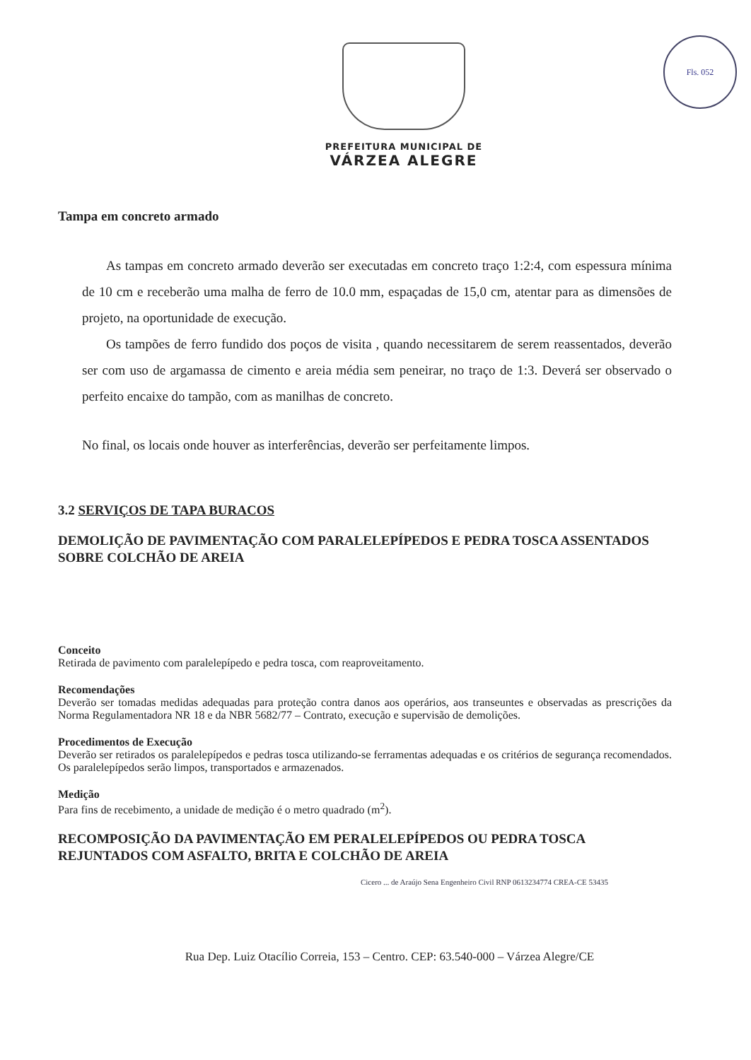Fls. 052
PREFEITURA MUNICIPAL DE
VÁRZEA ALEGRE
Tampa em concreto armado
As tampas em concreto armado deverão ser executadas em concreto traço 1:2:4, com espessura mínima de 10 cm e receberão uma malha de ferro de 10.0 mm, espaçadas de 15,0 cm, atentar para as dimensões de projeto, na oportunidade de execução.
Os tampões de ferro fundido dos poços de visita , quando necessitarem de serem reassentados, deverão ser com uso de argamassa de cimento e areia média sem peneirar, no traço de 1:3. Deverá ser observado o perfeito encaixe do tampão, com as manilhas de concreto.
No final, os locais onde houver as interferências, deverão ser perfeitamente limpos.
3.2 SERVIÇOS DE TAPA BURACOS
DEMOLIÇÃO DE PAVIMENTAÇÃO COM PARALELEPÍPEDOS E PEDRA TOSCA ASSENTADOS SOBRE COLCHÃO DE AREIA
Conceito
Retirada de pavimento com paralelepípedo e pedra tosca, com reaproveitamento.
Recomendações
Deverão ser tomadas medidas adequadas para proteção contra danos aos operários, aos transeuntes e observadas as prescrições da Norma Regulamentadora NR 18 e da NBR 5682/77 – Contrato, execução e supervisão de demolições.
Procedimentos de Execução
Deverão ser retirados os paralelepípedos e pedras tosca utilizando-se ferramentas adequadas e os critérios de segurança recomendados. Os paralelepípedos serão limpos, transportados e armazenados.
Medição
Para fins de recebimento, a unidade de medição é o metro quadrado (m<sup>2</sup>).
RECOMPOSIÇÃO DA PAVIMENTAÇÃO EM PERALELEPÍPEDOS OU PEDRA TOSCA REJUNTADOS COM ASFALTO, BRITA E COLCHÃO DE AREIA
Cicero ... de Araújo Sena Engenheiro Civil RNP 0613234774 CREA-CE 53435
Rua Dep. Luiz Otacílio Correia, 153 – Centro. CEP: 63.540-000 – Várzea Alegre/CE